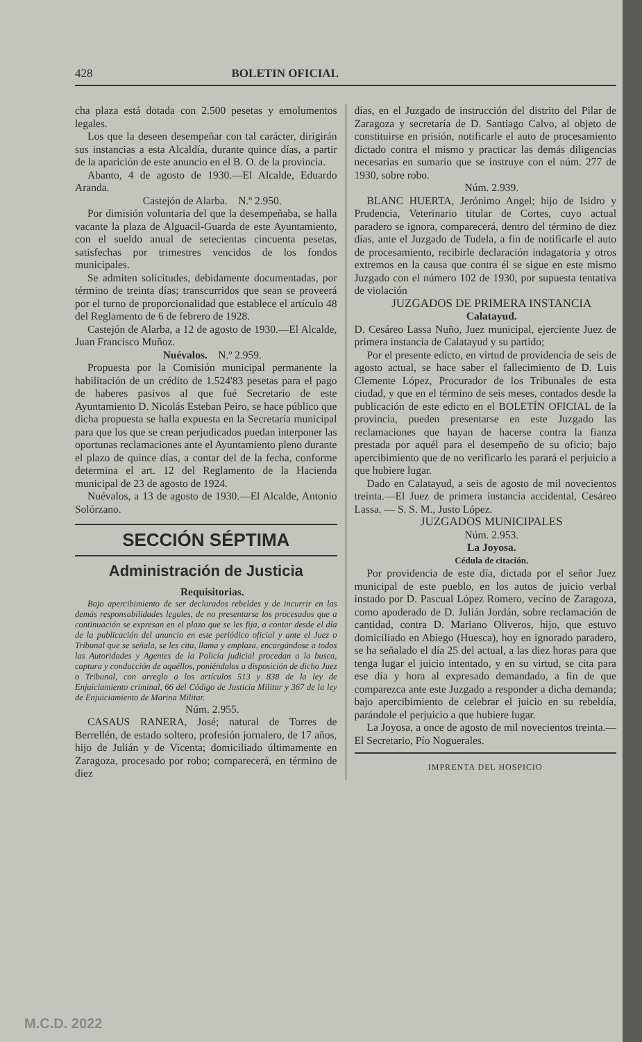428 BOLETIN OFICIAL
cha plaza está dotada con 2.500 pesetas y emolumentos legales.
Los que la deseen desempeñar con tal carácter, dirigirán sus instancias a esta Alcaldía, durante quince días, a partir de la aparición de este anuncio en el B. O. de la provincia.
Abanto, 4 de agosto de 1930.—El Alcalde, Eduardo Aranda.
Castejón de Alarba. N.º 2.950.
Por dimisión voluntaria del que la desempeñaba, se halla vacante la plaza de Alguacil-Guarda de este Ayuntamiento, con el sueldo anual de setecientas cincuenta pesetas, satisfechas por trimestres vencidos de los fondos municipales.
Se admiten solicitudes, debidamente documentadas, por término de treinta días; transcurridos que sean se proveerá por el turno de proporcionalidad que establece el artículo 48 del Reglamento de 6 de febrero de 1928.
Castejón de Alarba, a 12 de agosto de 1930.—El Alcalde, Juan Francisco Muñoz.
Nuévalos. N.º 2.959.
Propuesta por la Comisión municipal permanente la habilitación de un crédito de 1.524'83 pesetas para el pago de haberes pasivos al que fué Secretario de este Ayuntamiento D. Nicolás Esteban Peiro, se hace público que dicha propuesta se halla expuesta en la Secretaría municipal para que los que se crean perjudicados puedan interponer las oportunas reclamaciones ante el Ayuntamiento pleno durante el plazo de quince días, a contar del de la fecha, conforme determina el art. 12 del Reglamento de la Hacienda municipal de 23 de agosto de 1924.
Nuévalos, a 13 de agosto de 1930.—El Alcalde, Antonio Solórzano.
SECCIÓN SÉPTIMA
Administración de Justicia
Requisitorias.
Bajo apercibimiento de ser declarados rebeldes y de incurrir en las demás responsabilidades legales, de no presentarse los procesados que a continuación se expresan en el plazo que se les fija, a contar desde el día de la publicación del anuncio en este periódico oficial y ante el Juez o Tribunal que se señala, se les cita, llama y emplaza, encargándose a todos las Autoridades y Agentes de la Policía judicial procedan a la busca, captura y conducción de aquéllos, poniéndolos a disposición de dicho Juez o Tribunal, con arreglo a los artículos 513 y 838 de la ley de Enjuiciamiento criminal, 66 del Código de Justicia Militar y 367 de la ley de Enjuiciamiento de Marina Militar.
Núm. 2.955.
CASAUS RANERA, José; natural de Torres de Berrellén, de estado soltero, profesión jornalero, de 17 años, hijo de Julián y de Vicenta; domiciliado últimamente en Zaragoza, procesado por robo; comparecerá, en término de diez
días, en el Juzgado de instrucción del distrito del Pilar de Zaragoza y secretaría de D. Santiago Calvo, al objeto de constituirse en prisión, notificarle el auto de procesamiento dictado contra el mismo y practicar las demás diligencias necesarias en sumario que se instruye con el núm. 277 de 1930, sobre robo.
Núm. 2.939.
BLANC HUERTA, Jerónimo Angel; hijo de Isidro y Prudencia, Veterinario titular de Cortes, cuyo actual paradero se ignora, comparecerá, dentro del término de diez días, ante el Juzgado de Tudela, a fin de notificarle el auto de procesamiento, recibirle declaración indagatoria y otros extremos en la causa que contra él se sigue en este mismo Juzgado con el número 102 de 1930, por supuesta tentativa de violación
JUZGADOS DE PRIMERA INSTANCIA
Calatayud.
D. Cesáreo Lassa Nuño, Juez municipal, ejerciente Juez de primera instancia de Calatayud y su partido;
Por el presente edicto, en virtud de providencia de seis de agosto actual, se hace saber el fallecimiento de D. Luis Clemente López, Procurador de los Tribunales de esta ciudad, y que en el término de seis meses, contados desde la publicación de este edicto en el BOLETÍN OFICIAL de la provincia, pueden presentarse en este Juzgado las reclamaciones que hayan de hacerse contra la fianza prestada por aquél para el desempeño de su oficio; bajo apercibimiento que de no verificarlo les parará el perjuicio a que hubiere lugar.
Dado en Calatayud, a seis de agosto de mil novecientos treinta.—El Juez de primera instancia accidental, Cesáreo Lassa. — S. S. M., Justo López.
JUZGADOS MUNICIPALES
Núm. 2.953.
La Joyosa.
Cédula de citación.
Por providencia de este día, dictada por el señor Juez municipal de este pueblo, en los autos de juicio verbal instado por D. Pascual López Romero, vecino de Zaragoza, como apoderado de D. Julián Jordán, sobre reclamación de cantidad, contra D. Mariano Oliveros, hijo, que estuvo domiciliado en Abiego (Huesca), hoy en ignorado paradero, se ha señalado el día 25 del actual, a las diez horas para que tenga lugar el juicio intentado, y en su virtud, se cita para ese día y hora al expresado demandado, a fin de que comparezca ante este Juzgado a responder a dicha demanda; bajo apercibimiento de celebrar el juicio en su rebeldía, parándole el perjuicio a que hubiere lugar.
La Joyosa, a once de agosto de mil novecientos treinta.—El Secretario, Pío Noguerales.
IMPRENTA DEL HOSPICIO
M.C.D. 2022